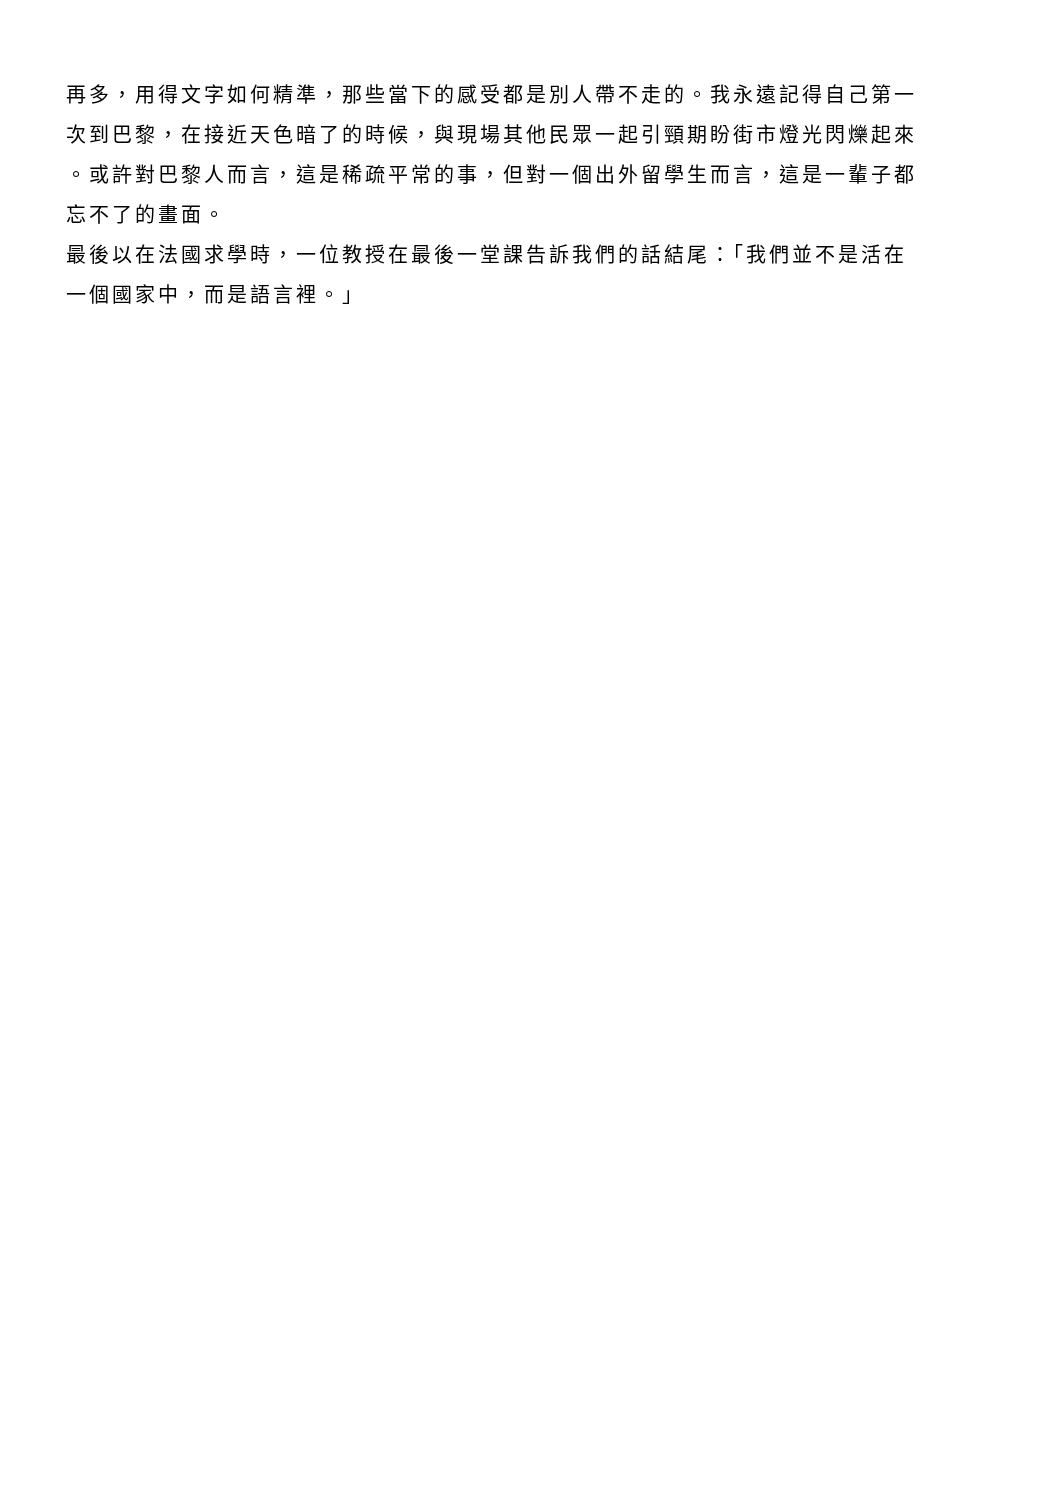再多，用得文字如何精準，那些當下的感受都是別人帶不走的。我永遠記得自己第一
次到巴黎，在接近天色暗了的時候，與現場其他民眾一起引頸期盼街市燈光閃爍起來
。或許對巴黎人而言，這是稀疏平常的事，但對一個出外留學生而言，這是一輩子都
忘不了的畫面。
最後以在法國求學時，一位教授在最後一堂課告訴我們的話結尾：「我們並不是活在
一個國家中，而是語言裡。」